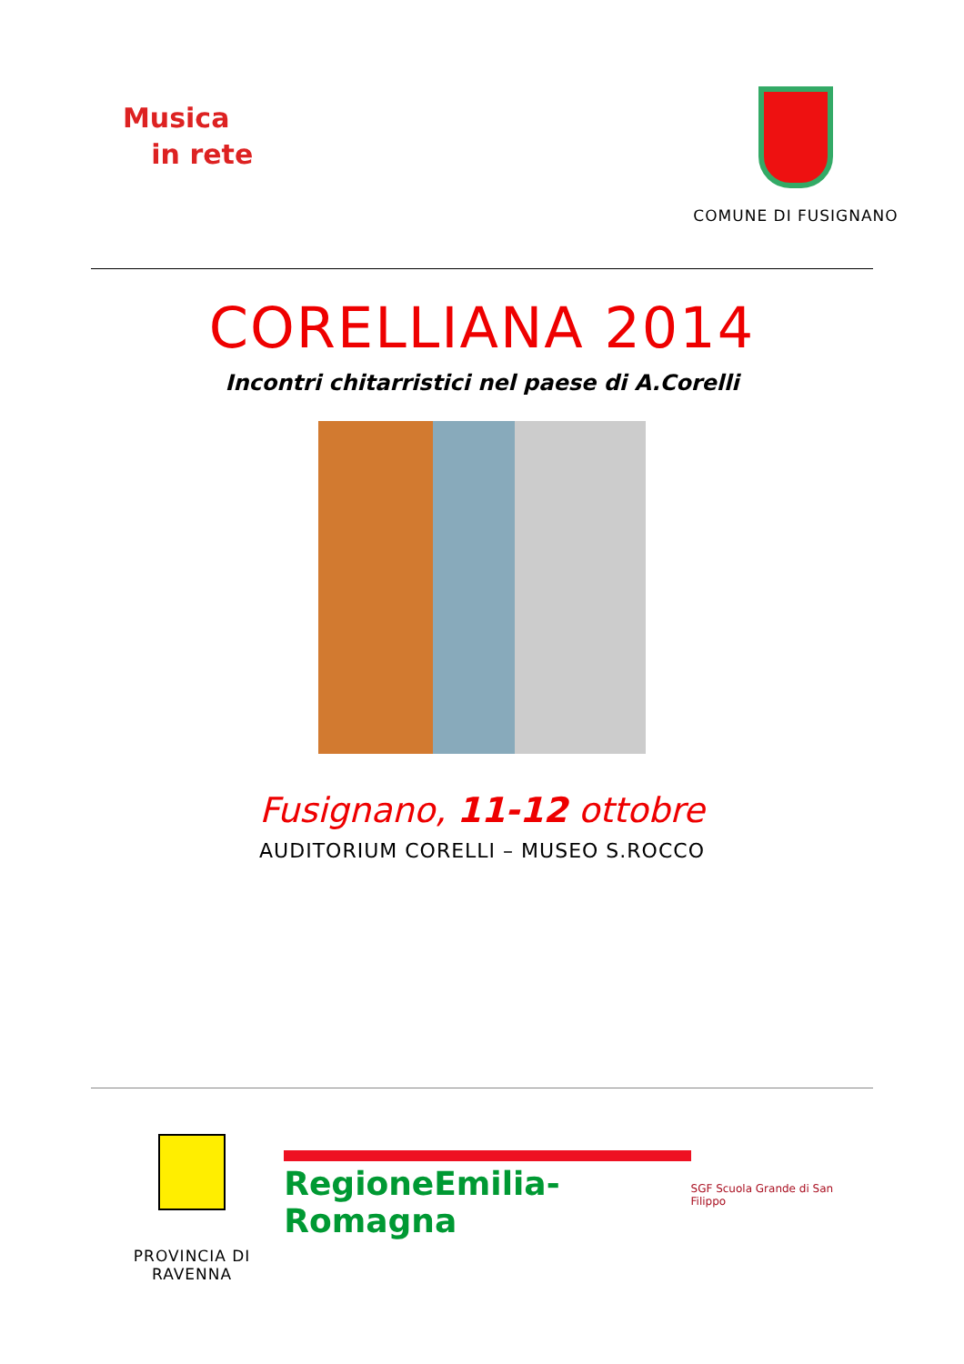Musica
in rete
COMUNE DI FUSIGNANO
CORELLIANA 2014
Incontri chitarristici nel paese di A.Corelli
Fusignano, 11-12 ottobre
AUDITORIUM CORELLI – MUSEO S.ROCCO
PROVINCIA DI RAVENNA
RegioneEmilia-Romagna
SGF Scuola Grande di San Filippo